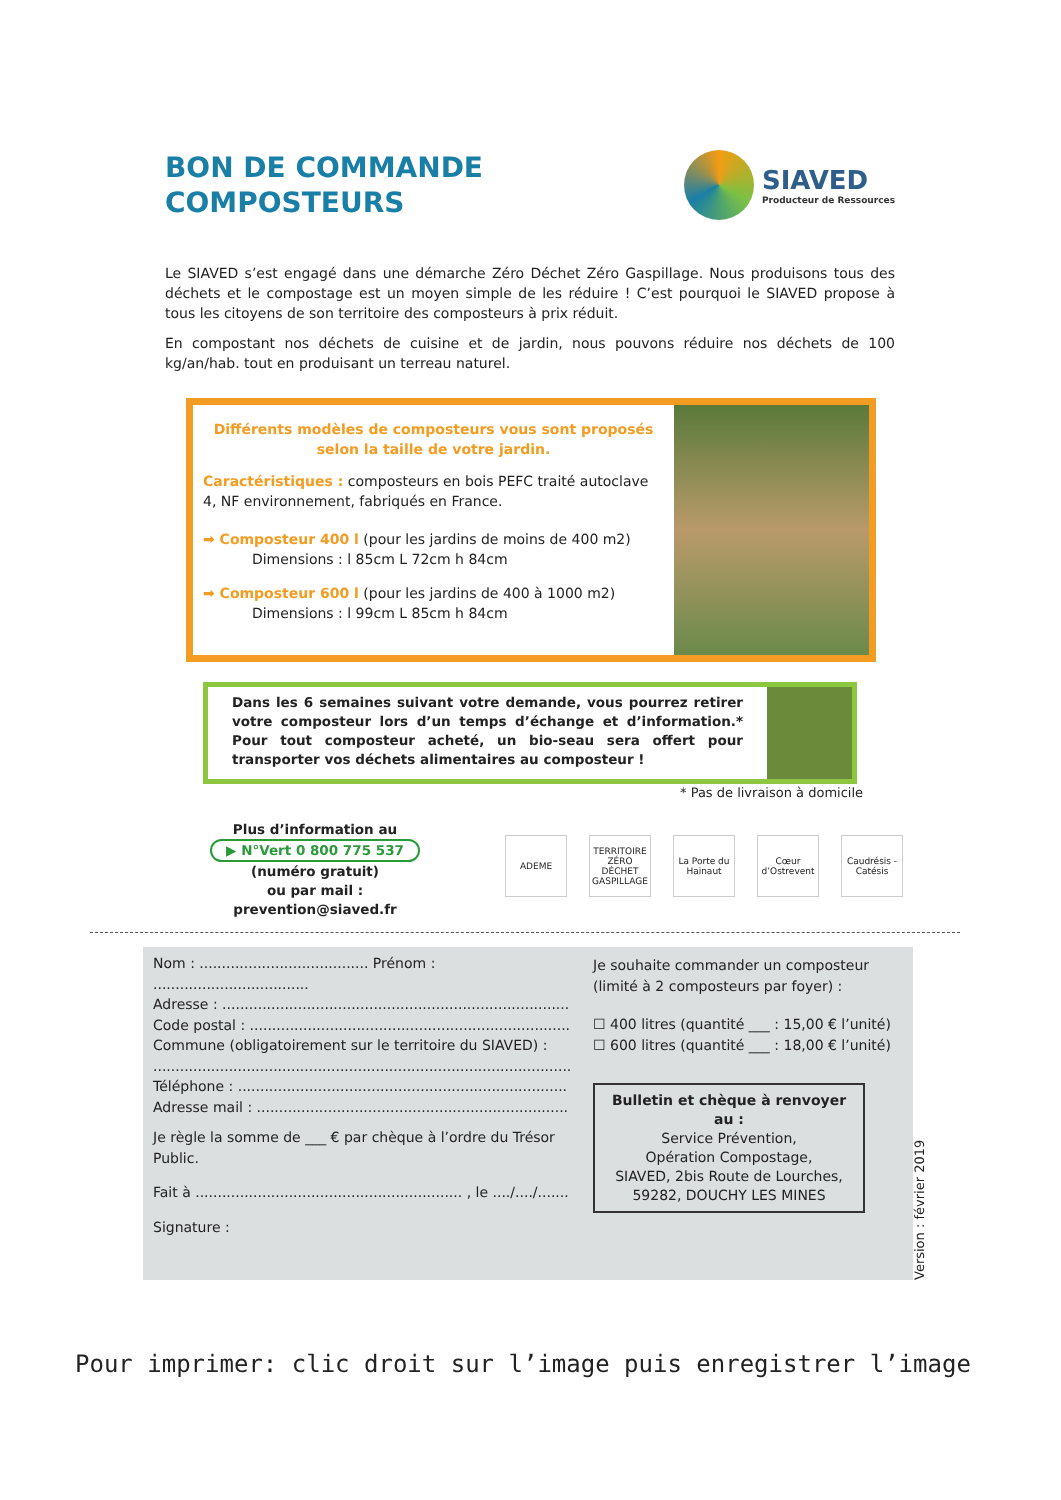BON DE COMMANDE
COMPOSTEURS
SIAVED
Producteur de Ressources
Le SIAVED s’est engagé dans une démarche Zéro Déchet Zéro Gaspillage. Nous produisons tous des déchets et le compostage est un moyen simple de les réduire ! C’est pourquoi le SIAVED propose à tous les citoyens de son territoire des composteurs à prix réduit.
En compostant nos déchets de cuisine et de jardin, nous pouvons réduire nos déchets de 100 kg/an/hab. tout en produisant un terreau naturel.
Différents modèles de composteurs vous sont proposés selon la taille de votre jardin.
Caractéristiques : composteurs en bois PEFC traité autoclave 4, NF environnement, fabriqués en France.
➡ Composteur 400 l (pour les jardins de moins de 400 m2)
Dimensions : l 85cm L 72cm h 84cm
➡ Composteur 600 l (pour les jardins de 400 à 1000 m2)
Dimensions : l 99cm L 85cm h 84cm
Dans les 6 semaines suivant votre demande, vous pourrez retirer votre composteur lors d’un temps d’échange et d’information.* Pour tout composteur acheté, un bio-seau sera offert pour transporter vos déchets alimentaires au composteur !
* Pas de livraison à domicile
Plus d’information au
▶ N°Vert 0 800 775 537
(numéro gratuit)
ou par mail :
prevention@siaved.fr
ADEME TERRITOIRE ZÉRO DÉCHET GASPILLAGE
La Porte du Hainaut
Cœur d’Ostrevent
Caudrésis - Catésis
Nom : ...................................... Prénom : ...................................
Adresse : ..............................................................................
Code postal : ........................................................................
Commune (obligatoirement sur le territoire du SIAVED) :
..............................................................................................
Téléphone : ..........................................................................
Adresse mail : ......................................................................
Je règle la somme de ___ € par chèque à l’ordre du Trésor Public.
Fait à ............................................................ , le ..../..../.......
Signature :
Je souhaite commander un composteur (limité à 2 composteurs par foyer) :
☐ 400 litres (quantité ___ : 15,00 € l’unité)
☐ 600 litres (quantité ___ : 18,00 € l’unité)
Bulletin et chèque à renvoyer au :
Service Prévention,
Opération Compostage,
SIAVED, 2bis Route de Lourches,
59282, DOUCHY LES MINES
Version : février 2019
Pour imprimer: clic droit sur l’image puis enregistrer l’image